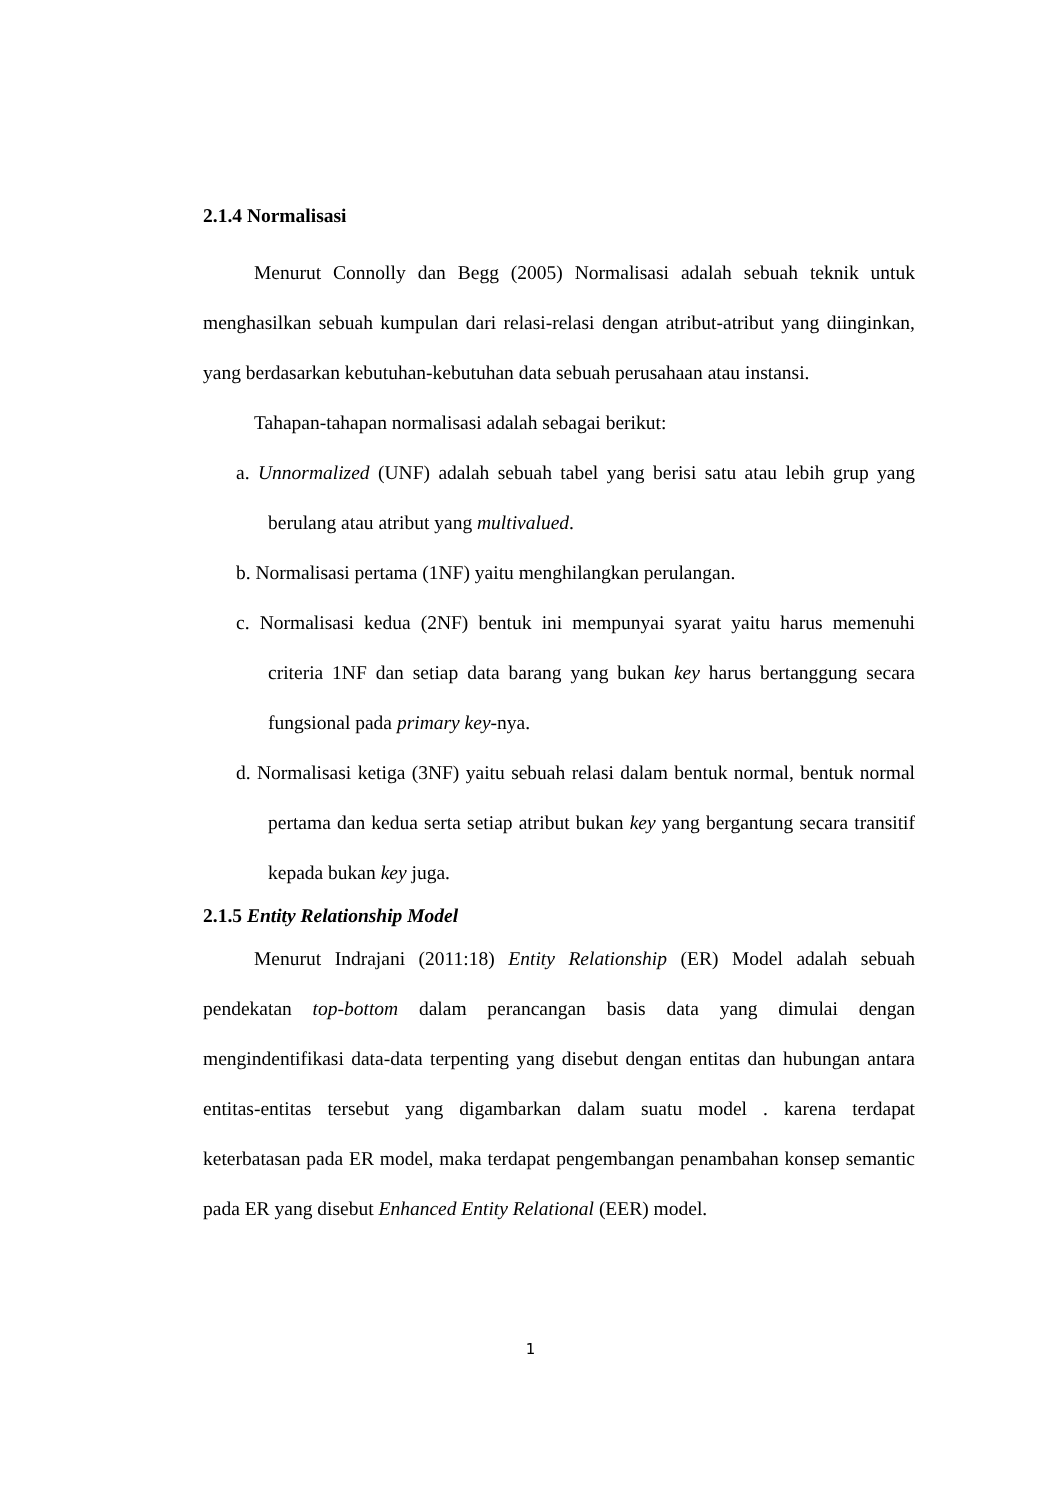2.1.4 Normalisasi
Menurut Connolly dan Begg (2005) Normalisasi adalah sebuah teknik untuk menghasilkan sebuah kumpulan dari relasi-relasi dengan atribut-atribut yang diinginkan, yang berdasarkan kebutuhan-kebutuhan data sebuah perusahaan atau instansi.
Tahapan-tahapan normalisasi adalah sebagai berikut:
a. Unnormalized (UNF) adalah sebuah tabel yang berisi satu atau lebih grup yang berulang atau atribut yang multivalued.
b. Normalisasi pertama (1NF) yaitu menghilangkan perulangan.
c. Normalisasi kedua (2NF) bentuk ini mempunyai syarat yaitu harus memenuhi criteria 1NF dan setiap data barang yang bukan key harus bertanggung secara fungsional pada primary key-nya.
d. Normalisasi ketiga (3NF) yaitu sebuah relasi dalam bentuk normal, bentuk normal pertama dan kedua serta setiap atribut bukan key yang bergantung secara transitif kepada bukan key juga.
2.1.5 Entity Relationship Model
Menurut Indrajani (2011:18) Entity Relationship (ER) Model adalah sebuah pendekatan top-bottom dalam perancangan basis data yang dimulai dengan mengindentifikasi data-data terpenting yang disebut dengan entitas dan hubungan antara entitas-entitas tersebut yang digambarkan dalam suatu model . karena terdapat keterbatasan pada ER model, maka terdapat pengembangan penambahan konsep semantic pada ER yang disebut Enhanced Entity Relational (EER) model.
1